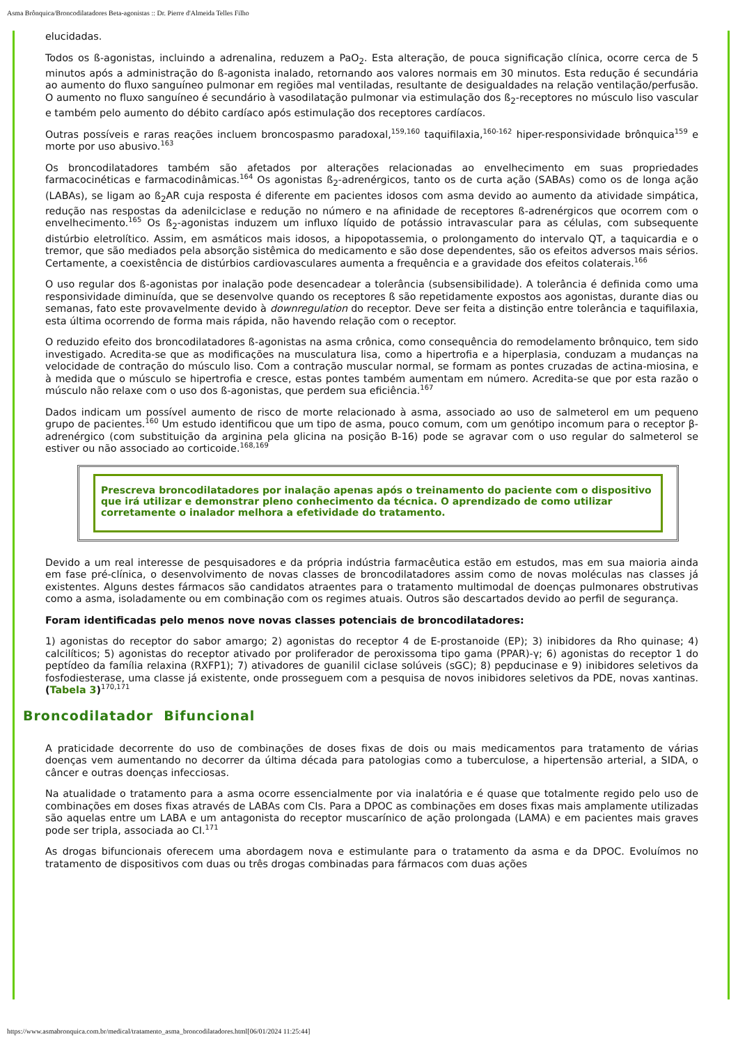Asma Brônquica/Broncodilatadores Beta-agonistas :: Dr. Pierre d'Almeida Telles Filho
elucidadas.
Todos os ß-agonistas, incluindo a adrenalina, reduzem a PaO<sub>2</sub>. Esta alteração, de pouca significação clínica, ocorre cerca de 5 minutos após a administração do ß-agonista inalado, retornando aos valores normais em 30 minutos. Esta redução é secundária ao aumento do fluxo sanguíneo pulmonar em regiões mal ventiladas, resultante de desigualdades na relação ventilação/perfusão. O aumento no fluxo sanguíneo é secundário à vasodilatação pulmonar via estimulação dos ß<sub>2</sub>-receptores no músculo liso vascular e também pelo aumento do débito cardíaco após estimulação dos receptores cardíacos.
Outras possíveis e raras reações incluem broncospasmo paradoxal,<sup>159,160</sup> taquifilaxia,<sup>160-162</sup> hiper-responsividade brônquica<sup>159</sup> e morte por uso abusivo.<sup>163</sup>
Os broncodilatadores também são afetados por alterações relacionadas ao envelhecimento em suas propriedades farmacocinéticas e farmacodinâmicas.<sup>164</sup> Os agonistas ß<sub>2</sub>-adrenérgicos, tanto os de curta ação (SABAs) como os de longa ação (LABAs), se ligam ao ß<sub>2</sub>AR cuja resposta é diferente em pacientes idosos com asma devido ao aumento da atividade simpática, redução nas respostas da adenilciclase e redução no número e na afinidade de receptores ß-adrenérgicos que ocorrem com o envelhecimento.<sup>165</sup> Os ß<sub>2</sub>-agonistas induzem um influxo líquido de potássio intravascular para as células, com subsequente distúrbio eletrolítico. Assim, em asmáticos mais idosos, a hipopotassemia, o prolongamento do intervalo QT, a taquicardia e o tremor, que são mediados pela absorção sistêmica do medicamento e são dose dependentes, são os efeitos adversos mais sérios. Certamente, a coexistência de distúrbios cardiovasculares aumenta a frequência e a gravidade dos efeitos colaterais.<sup>166</sup>
O uso regular dos ß-agonistas por inalação pode desencadear a tolerância (subsensibilidade). A tolerância é definida como uma responsividade diminuída, que se desenvolve quando os receptores ß são repetidamente expostos aos agonistas, durante dias ou semanas, fato este provavelmente devido à downregulation do receptor. Deve ser feita a distinção entre tolerância e taquifilaxia, esta última ocorrendo de forma mais rápida, não havendo relação com o receptor.
O reduzido efeito dos broncodilatadores ß-agonistas na asma crônica, como consequência do remodelamento brônquico, tem sido investigado. Acredita-se que as modificações na musculatura lisa, como a hipertrofia e a hiperplasia, conduzam a mudanças na velocidade de contração do músculo liso. Com a contração muscular normal, se formam as pontes cruzadas de actina-miosina, e à medida que o músculo se hipertrofia e cresce, estas pontes também aumentam em número. Acredita-se que por esta razão o músculo não relaxe com o uso dos ß-agonistas, que perdem sua eficiência.<sup>167</sup>
Dados indicam um possível aumento de risco de morte relacionado à asma, associado ao uso de salmeterol em um pequeno grupo de pacientes.<sup>160</sup> Um estudo identificou que um tipo de asma, pouco comum, com um genótipo incomum para o receptor β-adrenérgico (com substituição da arginina pela glicina na posição B-16) pode se agravar com o uso regular do salmeterol se estiver ou não associado ao corticoide.<sup>168,169</sup>
Prescreva broncodilatadores por inalação apenas após o treinamento do paciente com o dispositivo que irá utilizar e demonstrar pleno conhecimento da técnica. O aprendizado de como utilizar corretamente o inalador melhora a efetividade do tratamento.
Devido a um real interesse de pesquisadores e da própria indústria farmacêutica estão em estudos, mas em sua maioria ainda em fase pré-clínica, o desenvolvimento de novas classes de broncodilatadores assim como de novas moléculas nas classes já existentes. Alguns destes fármacos são candidatos atraentes para o tratamento multimodal de doenças pulmonares obstrutivas como a asma, isoladamente ou em combinação com os regimes atuais. Outros são descartados devido ao perfil de segurança.
Foram identificadas pelo menos nove novas classes potenciais de broncodilatadores:
1) agonistas do receptor do sabor amargo; 2) agonistas do receptor 4 de E-prostanoide (EP); 3) inibidores da Rho quinase; 4) calcilíticos; 5) agonistas do receptor ativado por proliferador de peroxissoma tipo gama (PPAR)-γ; 6) agonistas do receptor 1 do peptídeo da família relaxina (RXFP1); 7) ativadores de guanilil ciclase solúveis (sGC); 8) pepducinase e 9) inibidores seletivos da fosfodiesterase, uma classe já existente, onde prosseguem com a pesquisa de novos inibidores seletivos da PDE, novas xantinas. (Tabela 3)<sup>170,171</sup>
Broncodilatador Bifuncional
A praticidade decorrente do uso de combinações de doses fixas de dois ou mais medicamentos para tratamento de várias doenças vem aumentando no decorrer da última década para patologias como a tuberculose, a hipertensão arterial, a SIDA, o câncer e outras doenças infecciosas.
Na atualidade o tratamento para a asma ocorre essencialmente por via inalatória e é quase que totalmente regido pelo uso de combinações em doses fixas através de LABAs com CIs. Para a DPOC as combinações em doses fixas mais amplamente utilizadas são aquelas entre um LABA e um antagonista do receptor muscarínico de ação prolongada (LAMA) e em pacientes mais graves pode ser tripla, associada ao CI.<sup>171</sup>
As drogas bifuncionais oferecem uma abordagem nova e estimulante para o tratamento da asma e da DPOC. Evoluímos no tratamento de dispositivos com duas ou três drogas combinadas para fármacos com duas ações
https://www.asmabronquica.com.br/medical/tratamento_asma_broncodilatadores.html[06/01/2024 11:25:44]